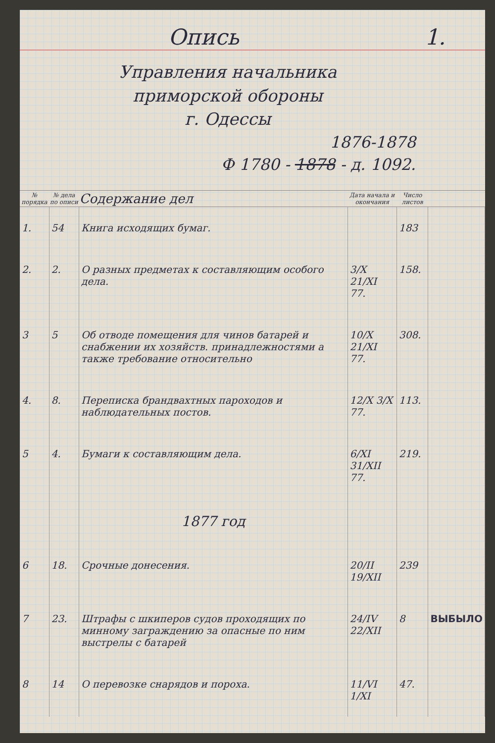Опись 1.
Управления начальника
приморской обороны
г. Одессы
1876-1878
Ф 1780 - 1878 - д. 1092.
| № порядка | № дела по описи | Содержание дел | Дата начала и окончания | Число листов | |
| --- | --- | --- | --- | --- | --- |
| 1. | 54 | Книга исходящих бумаг. | | 183 | |
| 2. | 2. | О разных предметах к составляющим особого дела. | 3/X 21/XI 77. | 158. | |
| 3 | 5 | Об отводе помещения для чинов батарей и снабжении их хозяйств. принадлежностями а также требование относительно | 10/X 21/XI 77. | 308. | |
| 4. | 8. | Переписка брандвахтных пароходов и наблюдательных постов. | 12/X 3/X 77. | 113. | |
| 5 | 4. | Бумаги к составляющим дела. | 6/XI 31/XII 77. | 219. | |
| | | 1877 год | | | |
| 6 | 18. | Срочные донесения. | 20/II 19/XII | 239 | |
| 7 | 23. | Штрафы с шкиперов судов проходящих по минному заграждению за опасные по ним выстрелы с батарей | 24/IV 22/XII | 8 | ВЫБЫЛО |
| 8 | 14 | О перевозке снарядов и пороха. | 11/VI 1/XI | 47. | |